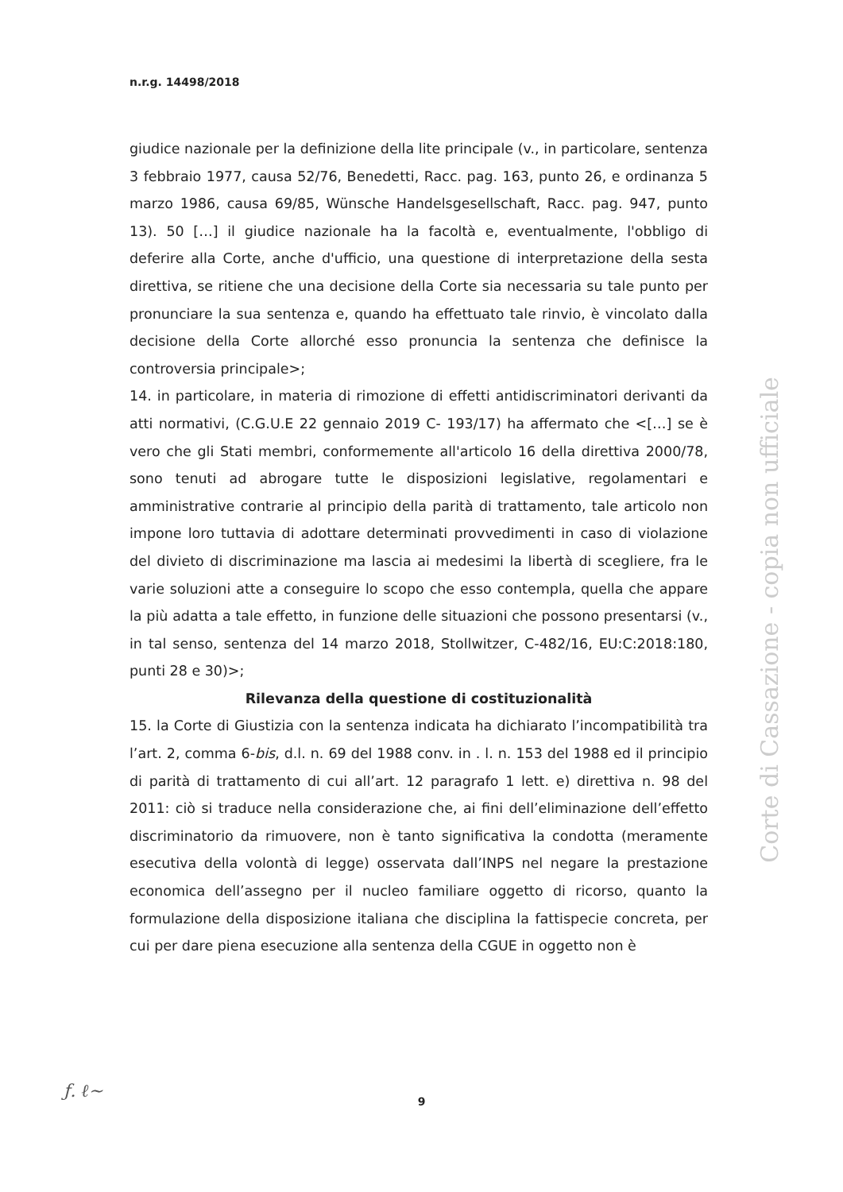n.r.g. 14498/2018
giudice nazionale per la definizione della lite principale (v., in particolare, sentenza 3 febbraio 1977, causa 52/76, Benedetti, Racc. pag. 163, punto 26, e ordinanza 5 marzo 1986, causa 69/85, Wünsche Handelsgesellschaft, Racc. pag. 947, punto 13). 50 […] il giudice nazionale ha la facoltà e, eventualmente, l'obbligo di deferire alla Corte, anche d'ufficio, una questione di interpretazione della sesta direttiva, se ritiene che una decisione della Corte sia necessaria su tale punto per pronunciare la sua sentenza e, quando ha effettuato tale rinvio, è vincolato dalla decisione della Corte allorché esso pronuncia la sentenza che definisce la controversia principale>;
14. in particolare, in materia di rimozione di effetti antidiscriminatori derivanti da atti normativi, (C.G.U.E 22 gennaio 2019 C- 193/17) ha affermato che <[…] se è vero che gli Stati membri, conformemente all'articolo 16 della direttiva 2000/78, sono tenuti ad abrogare tutte le disposizioni legislative, regolamentari e amministrative contrarie al principio della parità di trattamento, tale articolo non impone loro tuttavia di adottare determinati provvedimenti in caso di violazione del divieto di discriminazione ma lascia ai medesimi la libertà di scegliere, fra le varie soluzioni atte a conseguire lo scopo che esso contempla, quella che appare la più adatta a tale effetto, in funzione delle situazioni che possono presentarsi (v., in tal senso, sentenza del 14 marzo 2018, Stollwitzer, C-482/16, EU:C:2018:180, punti 28 e 30)>;
Rilevanza della questione di costituzionalità
15. la Corte di Giustizia con la sentenza indicata ha dichiarato l’incompatibilità tra l’art. 2, comma 6-bis, d.l. n. 69 del 1988 conv. in . l. n. 153 del 1988 ed il principio di parità di trattamento di cui all’art. 12 paragrafo 1 lett. e) direttiva n. 98 del 2011: ciò si traduce nella considerazione che, ai fini dell’eliminazione dell’effetto discriminatorio da rimuovere, non è tanto significativa la condotta (meramente esecutiva della volontà di legge) osservata dall’INPS nel negare la prestazione economica dell’assegno per il nucleo familiare oggetto di ricorso, quanto la formulazione della disposizione italiana che disciplina la fattispecie concreta, per cui per dare piena esecuzione alla sentenza della CGUE in oggetto non è
Corte di Cassazione - copia non ufficiale
ƒ. ℓ~
9